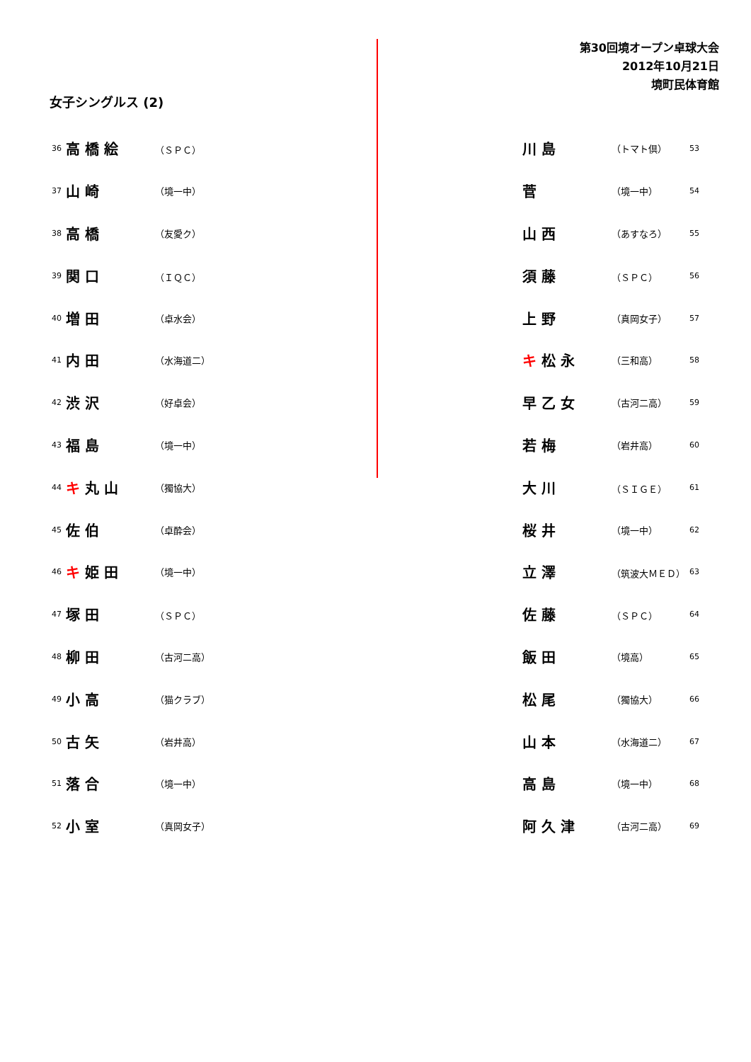第30回境オープン卓球大会
2012年10月21日
境町民体育館
女子シングルス (2)
| 36 | 高 橋 絵 | （ＳＰＣ） |
| 37 | 山 崎 | （境一中） |
| 38 | 高 橋 | （友愛ク） |
| 39 | 関 口 | （ＩＱＣ） |
| 40 | 増 田 | （卓水会） |
| 41 | 内 田 | （水海道二） |
| 42 | 渋 沢 | （好卓会） |
| 43 | 福 島 | （境一中） |
| 44 | キ 丸 山 | （獨協大） |
| 45 | 佐 伯 | （卓酔会） |
| 46 | キ 姫 田 | （境一中） |
| 47 | 塚 田 | （ＳＰＣ） |
| 48 | 柳 田 | （古河二高） |
| 49 | 小 高 | （猫クラブ） |
| 50 | 古 矢 | （岩井高） |
| 51 | 落 合 | （境一中） |
| 52 | 小 室 | （真岡女子） |
| 川 島 | （トマト倶） | 53 |
| 菅 | （境一中） | 54 |
| 山 西 | （あすなろ） | 55 |
| 須 藤 | （ＳＰＣ） | 56 |
| 上 野 | （真岡女子） | 57 |
| キ 松 永 | （三和高） | 58 |
| 早 乙 女 | （古河二高） | 59 |
| 若 梅 | （岩井高） | 60 |
| 大 川 | （ＳＩＧＥ） | 61 |
| 桜 井 | （境一中） | 62 |
| 立 澤 | （筑波大ＭＥＤ） | 63 |
| 佐 藤 | （ＳＰＣ） | 64 |
| 飯 田 | （境高） | 65 |
| 松 尾 | （獨協大） | 66 |
| 山 本 | （水海道二） | 67 |
| 高 島 | （境一中） | 68 |
| 阿 久 津 | （古河二高） | 69 |